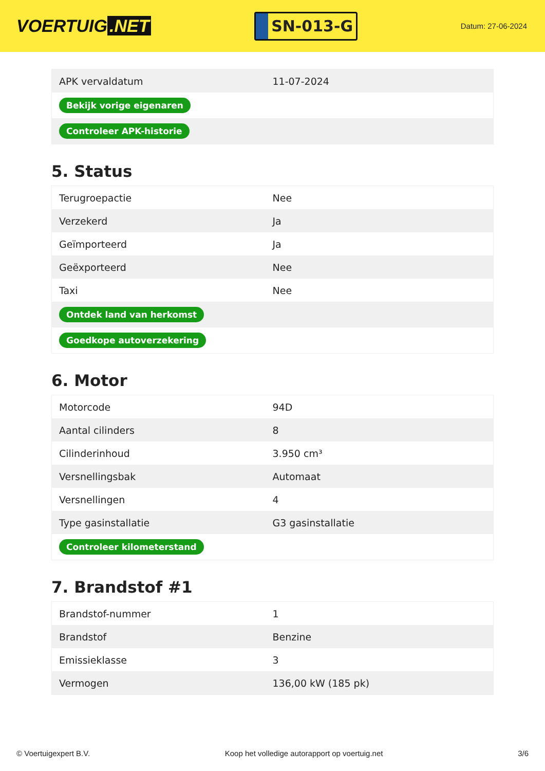VOERTUIG.NET
SN-013-G
Datum: 27-06-2024
| APK vervaldatum | 11-07-2024 |
| Bekijk vorige eigenaren | |
| Controleer APK-historie | |
5. Status
| Terugroepactie | Nee |
| Verzekerd | Ja |
| Geïmporteerd | Ja |
| Geëxporteerd | Nee |
| Taxi | Nee |
| Ontdek land van herkomst | |
| Goedkope autoverzekering | |
6. Motor
| Motorcode | 94D |
| Aantal cilinders | 8 |
| Cilinderinhoud | 3.950 cm³ |
| Versnellingsbak | Automaat |
| Versnellingen | 4 |
| Type gasinstallatie | G3 gasinstallatie |
| Controleer kilometerstand | |
7. Brandstof #1
| Brandstof-nummer | 1 |
| Brandstof | Benzine |
| Emissieklasse | 3 |
| Vermogen | 136,00 kW (185 pk) |
© Voertuigexpert B.V. Koop het volledige autorapport op voertuig.net 3/6